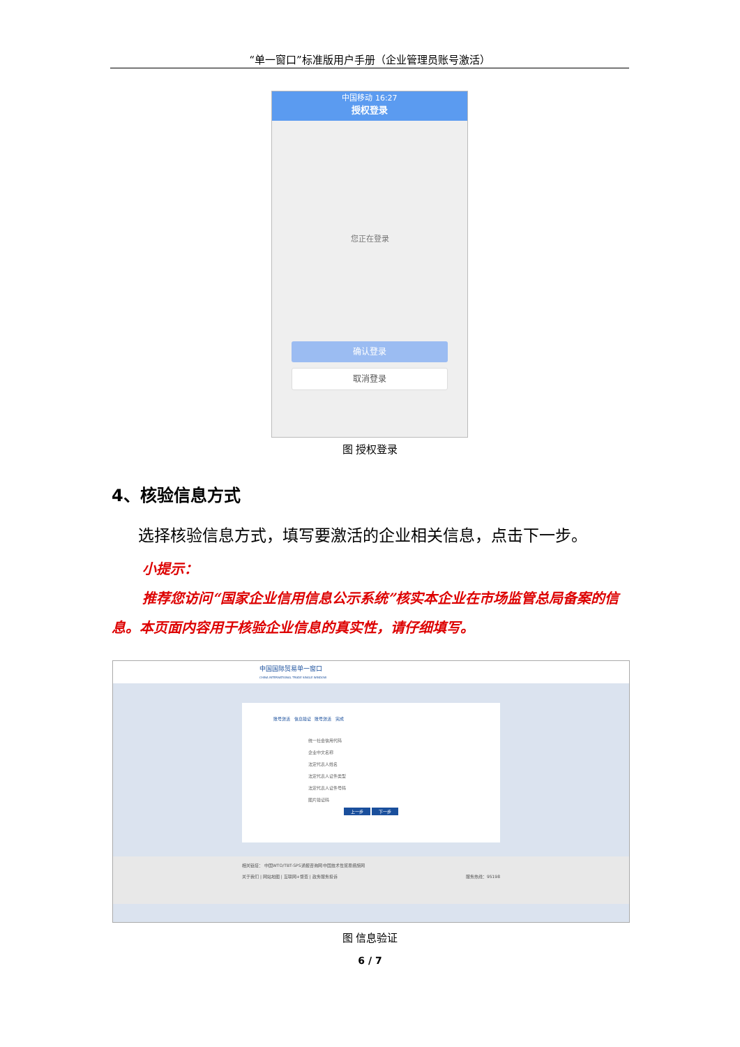“单一窗口”标准版用户手册（企业管理员账号激活）
中国移动 16:27
授权登录
您正在登录
确认登录
取消登录
图 授权登录
4、核验信息方式
选择核验信息方式，填写要激活的企业相关信息，点击下一步。
小提示：
推荐您访问“国家企业信用信息公示系统”核实本企业在市场监管总局备案的信息。本页面内容用于核验企业信息的真实性，请仔细填写。
中国国际贸易单一窗口
CHINA INTERNATIONAL TRADE SINGLE WINDOW
账号激活 信息验证 账号激活 完成
统一社会信用代码
企业中文名称
法定代表人姓名
法定代表人证件类型
法定代表人证件号码
图片验证码
上一步 下一步
相关链接： 中国WTO/TBT-SPS通报咨询网 中国技术性贸易措施网
关于我们 | 网站地图 | 互联网+督查 | 政务服务投诉 服务热线：95198
图 信息验证
6 / 7